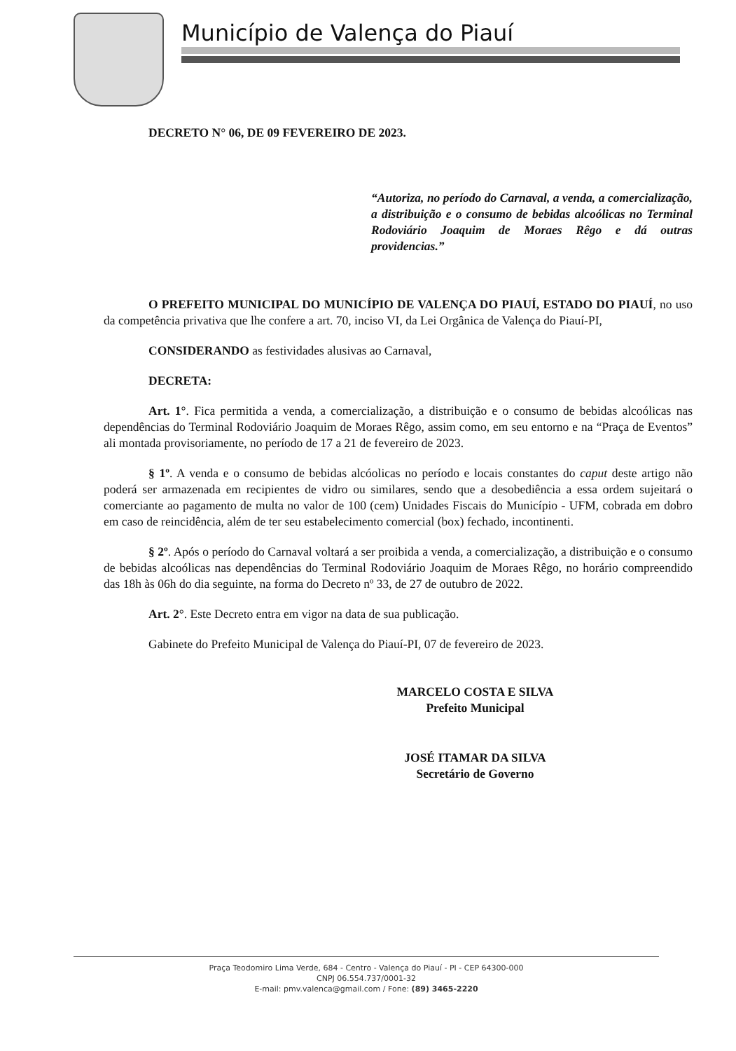Município de Valença do Piauí
DECRETO N° 06, DE 09 FEVEREIRO DE 2023.
“Autoriza, no período do Carnaval, a venda, a comercialização, a distribuição e o consumo de bebidas alcoólicas no Terminal Rodoviário Joaquim de Moraes Rêgo e dá outras providencias.”
O PREFEITO MUNICIPAL DO MUNICÍPIO DE VALENÇA DO PIAUÍ, ESTADO DO PIAUÍ, no uso da competência privativa que lhe confere a art. 70, inciso VI, da Lei Orgânica de Valença do Piauí-PI,
CONSIDERANDO as festividades alusivas ao Carnaval,
DECRETA:
Art. 1°. Fica permitida a venda, a comercialização, a distribuição e o consumo de bebidas alcoólicas nas dependências do Terminal Rodoviário Joaquim de Moraes Rêgo, assim como, em seu entorno e na “Praça de Eventos” ali montada provisoriamente, no período de 17 a 21 de fevereiro de 2023.
§ 1º. A venda e o consumo de bebidas alcóolicas no período e locais constantes do caput deste artigo não poderá ser armazenada em recipientes de vidro ou similares, sendo que a desobediência a essa ordem sujeitará o comerciante ao pagamento de multa no valor de 100 (cem) Unidades Fiscais do Município - UFM, cobrada em dobro em caso de reincidência, além de ter seu estabelecimento comercial (box) fechado, incontinenti.
§ 2º. Após o período do Carnaval voltará a ser proibida a venda, a comercialização, a distribuição e o consumo de bebidas alcoólicas nas dependências do Terminal Rodoviário Joaquim de Moraes Rêgo, no horário compreendido das 18h às 06h do dia seguinte, na forma do Decreto nº 33, de 27 de outubro de 2022.
Art. 2°. Este Decreto entra em vigor na data de sua publicação.
Gabinete do Prefeito Municipal de Valença do Piauí-PI, 07 de fevereiro de 2023.
MARCELO COSTA E SILVA
Prefeito Municipal
JOSÉ ITAMAR DA SILVA
Secretário de Governo
Praça Teodomiro Lima Verde, 684 - Centro - Valença do Piauí - PI - CEP 64300-000
CNPJ 06.554.737/0001-32
E-mail: pmv.valenca@gmail.com / Fone: (89) 3465-2220